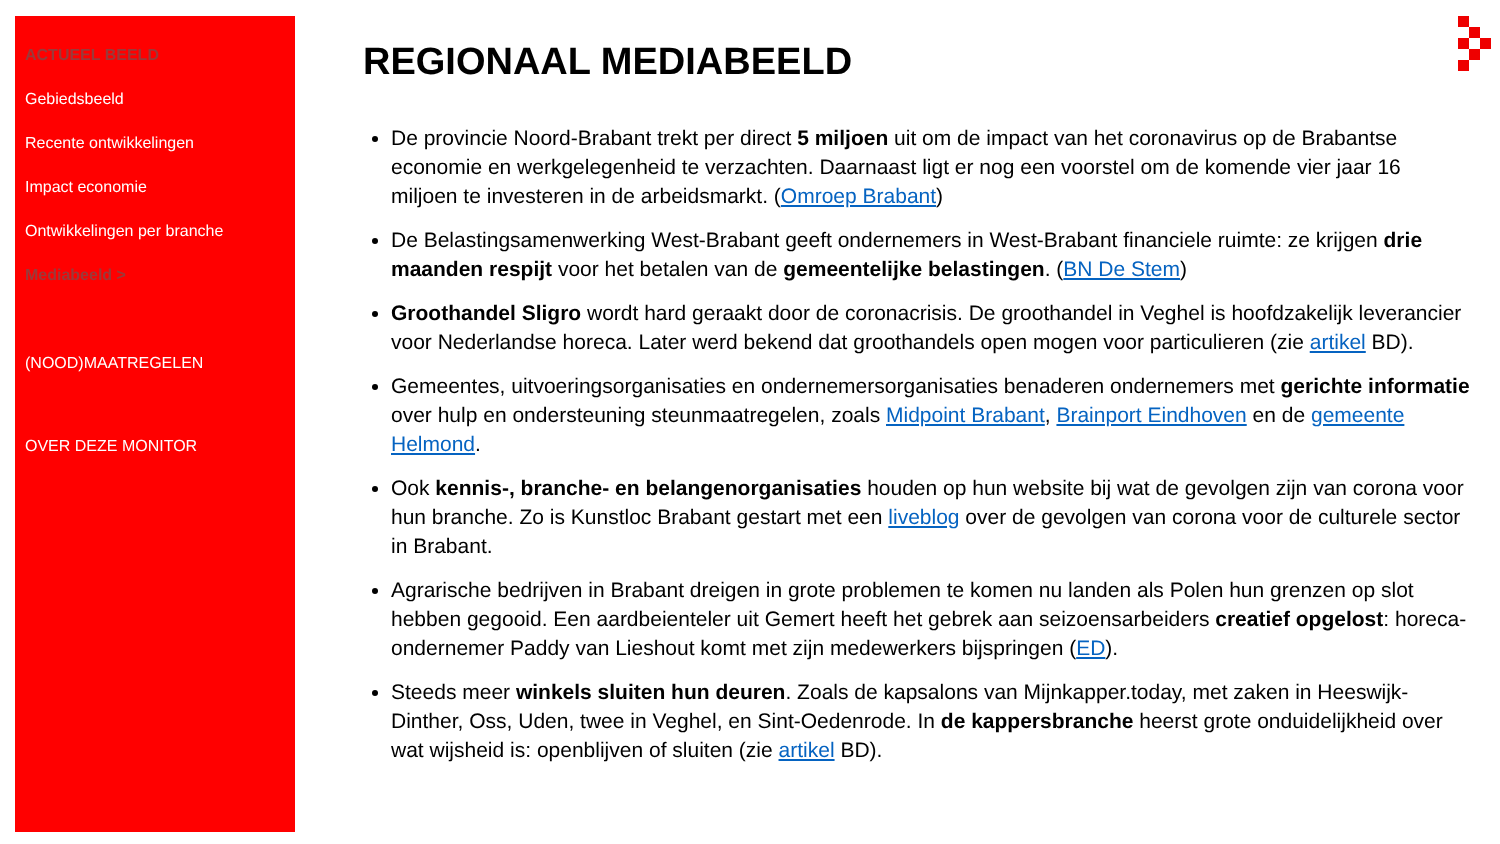ACTUEEL BEELD
Gebiedsbeeld
Recente ontwikkelingen
Impact economie
Ontwikkelingen per branche
Mediabeeld >
(NOOD)MAATREGELEN
OVER DEZE MONITOR
REGIONAAL MEDIABEELD
De provincie Noord-Brabant trekt per direct 5 miljoen uit om de impact van het coronavirus op de Brabantse economie en werkgelegenheid te verzachten. Daarnaast ligt er nog een voorstel om de komende vier jaar 16 miljoen te investeren in de arbeidsmarkt. (Omroep Brabant)
De Belastingsamenwerking West-Brabant geeft ondernemers in West-Brabant financiele ruimte: ze krijgen drie maanden respijt voor het betalen van de gemeentelijke belastingen. (BN De Stem)
Groothandel Sligro wordt hard geraakt door de coronacrisis. De groothandel in Veghel is hoofdzakelijk leverancier voor Nederlandse horeca. Later werd bekend dat groothandels open mogen voor particulieren (zie artikel BD).
Gemeentes, uitvoeringsorganisaties en ondernemersorganisaties benaderen ondernemers met gerichte informatie over hulp en ondersteuning steunmaatregelen, zoals Midpoint Brabant, Brainport Eindhoven en de gemeente Helmond.
Ook kennis-, branche- en belangenorganisaties houden op hun website bij wat de gevolgen zijn van corona voor hun branche. Zo is Kunstloc Brabant gestart met een liveblog over de gevolgen van corona voor de culturele sector in Brabant.
Agrarische bedrijven in Brabant dreigen in grote problemen te komen nu landen als Polen hun grenzen op slot hebben gegooid. Een aardbeienteler uit Gemert heeft het gebrek aan seizoensarbeiders creatief opgelost: horeca-ondernemer Paddy van Lieshout komt met zijn medewerkers bijspringen (ED).
Steeds meer winkels sluiten hun deuren. Zoals de kapsalons van Mijnkapper.today, met zaken in Heeswijk-Dinther, Oss, Uden, twee in Veghel, en Sint-Oedenrode. In de kappersbranche heerst grote onduidelijkheid over wat wijsheid is: openblijven of sluiten (zie artikel BD).